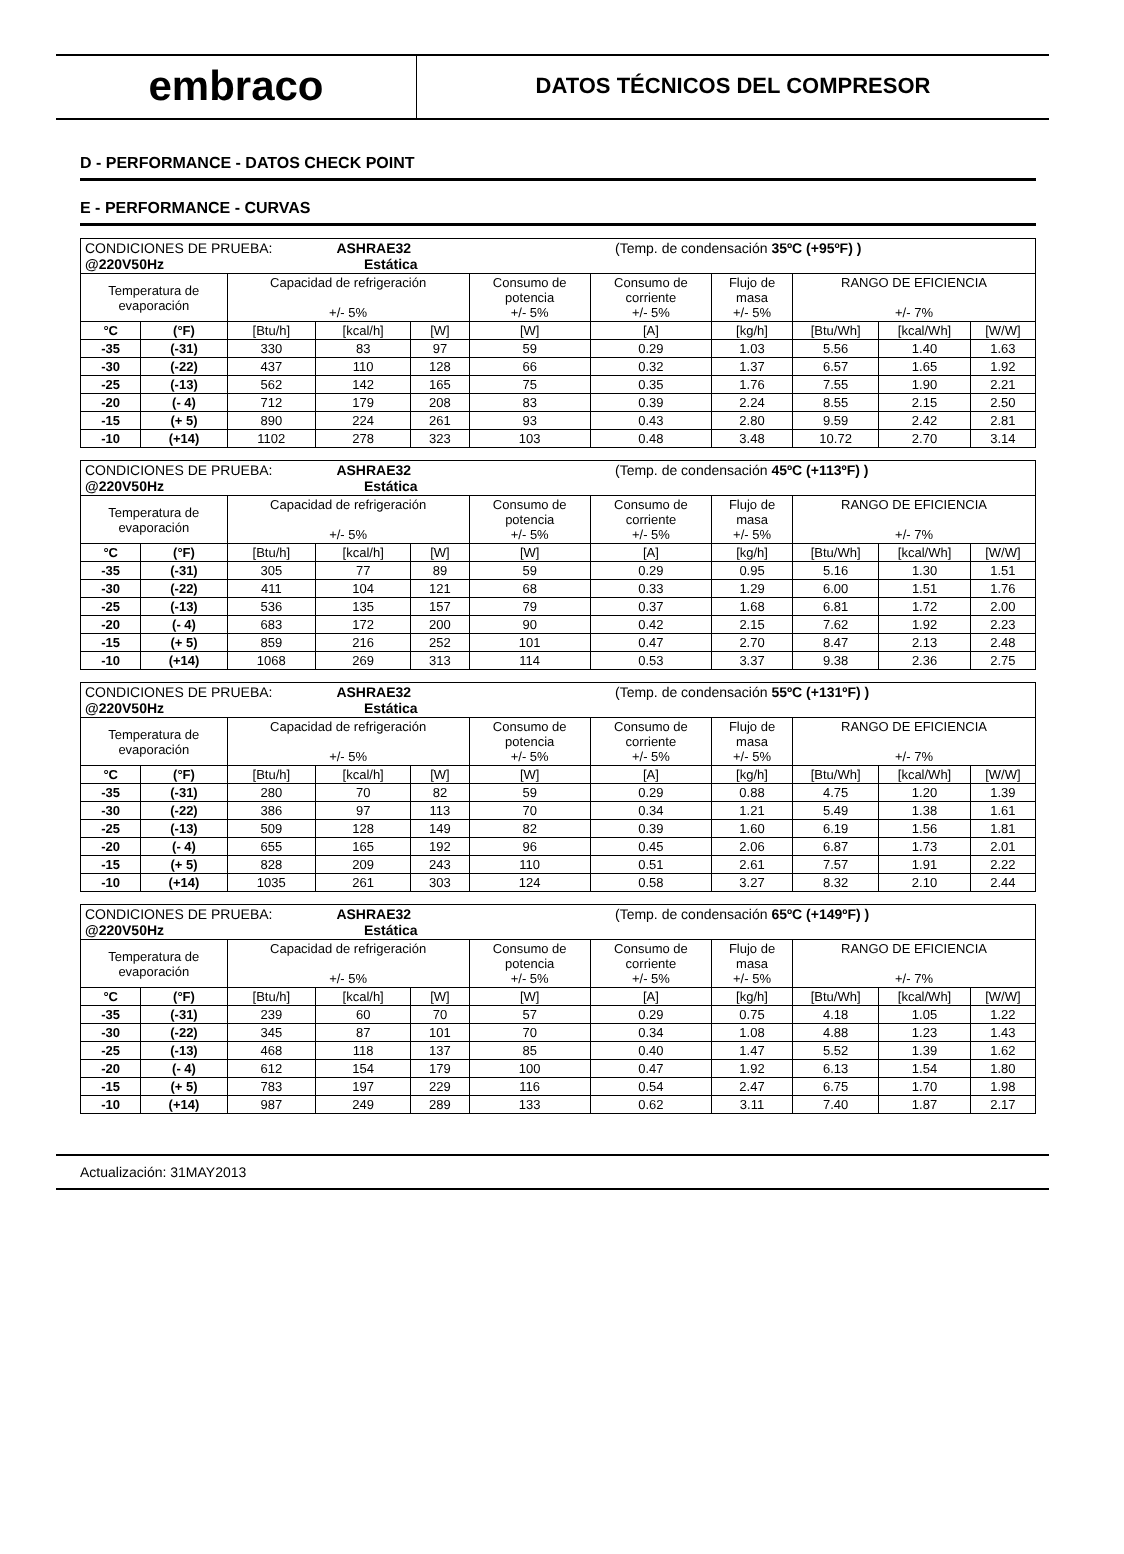embraco
DATOS TÉCNICOS DEL COMPRESOR
D - PERFORMANCE - DATOS CHECK POINT
E - PERFORMANCE - CURVAS
| CONDICIONES DE PRUEBA: ASHRAE32 (Temp. de condensación 35ºC (+95ºF) ) @220V50Hz Estática | | | | | | | | | | |
| Temperatura de evaporación | | Capacidad de refrigeración +/- 5% | | | Consumo de potencia +/- 5% | Consumo de corriente +/- 5% | Flujo de masa +/- 5% | RANGO DE EFICIENCIA +/- 7% | | |
| °C | (°F) | [Btu/h] | [kcal/h] | [W] | [W] | [A] | [kg/h] | [Btu/Wh] | [kcal/Wh] | [W/W] |
| -35 | (-31) | 330 | 83 | 97 | 59 | 0.29 | 1.03 | 5.56 | 1.40 | 1.63 |
| -30 | (-22) | 437 | 110 | 128 | 66 | 0.32 | 1.37 | 6.57 | 1.65 | 1.92 |
| -25 | (-13) | 562 | 142 | 165 | 75 | 0.35 | 1.76 | 7.55 | 1.90 | 2.21 |
| -20 | (- 4) | 712 | 179 | 208 | 83 | 0.39 | 2.24 | 8.55 | 2.15 | 2.50 |
| -15 | (+ 5) | 890 | 224 | 261 | 93 | 0.43 | 2.80 | 9.59 | 2.42 | 2.81 |
| -10 | (+14) | 1102 | 278 | 323 | 103 | 0.48 | 3.48 | 10.72 | 2.70 | 3.14 |
| CONDICIONES DE PRUEBA: ASHRAE32 (Temp. de condensación 45ºC (+113ºF) ) @220V50Hz Estática | | | | | | | | | | |
| Temperatura de evaporación | | Capacidad de refrigeración +/- 5% | | | Consumo de potencia +/- 5% | Consumo de corriente +/- 5% | Flujo de masa +/- 5% | RANGO DE EFICIENCIA +/- 7% | | |
| °C | (°F) | [Btu/h] | [kcal/h] | [W] | [W] | [A] | [kg/h] | [Btu/Wh] | [kcal/Wh] | [W/W] |
| -35 | (-31) | 305 | 77 | 89 | 59 | 0.29 | 0.95 | 5.16 | 1.30 | 1.51 |
| -30 | (-22) | 411 | 104 | 121 | 68 | 0.33 | 1.29 | 6.00 | 1.51 | 1.76 |
| -25 | (-13) | 536 | 135 | 157 | 79 | 0.37 | 1.68 | 6.81 | 1.72 | 2.00 |
| -20 | (- 4) | 683 | 172 | 200 | 90 | 0.42 | 2.15 | 7.62 | 1.92 | 2.23 |
| -15 | (+ 5) | 859 | 216 | 252 | 101 | 0.47 | 2.70 | 8.47 | 2.13 | 2.48 |
| -10 | (+14) | 1068 | 269 | 313 | 114 | 0.53 | 3.37 | 9.38 | 2.36 | 2.75 |
| CONDICIONES DE PRUEBA: ASHRAE32 (Temp. de condensación 55ºC (+131ºF) ) @220V50Hz Estática | | | | | | | | | | |
| Temperatura de evaporación | | Capacidad de refrigeración +/- 5% | | | Consumo de potencia +/- 5% | Consumo de corriente +/- 5% | Flujo de masa +/- 5% | RANGO DE EFICIENCIA +/- 7% | | |
| °C | (°F) | [Btu/h] | [kcal/h] | [W] | [W] | [A] | [kg/h] | [Btu/Wh] | [kcal/Wh] | [W/W] |
| -35 | (-31) | 280 | 70 | 82 | 59 | 0.29 | 0.88 | 4.75 | 1.20 | 1.39 |
| -30 | (-22) | 386 | 97 | 113 | 70 | 0.34 | 1.21 | 5.49 | 1.38 | 1.61 |
| -25 | (-13) | 509 | 128 | 149 | 82 | 0.39 | 1.60 | 6.19 | 1.56 | 1.81 |
| -20 | (- 4) | 655 | 165 | 192 | 96 | 0.45 | 2.06 | 6.87 | 1.73 | 2.01 |
| -15 | (+ 5) | 828 | 209 | 243 | 110 | 0.51 | 2.61 | 7.57 | 1.91 | 2.22 |
| -10 | (+14) | 1035 | 261 | 303 | 124 | 0.58 | 3.27 | 8.32 | 2.10 | 2.44 |
| CONDICIONES DE PRUEBA: ASHRAE32 (Temp. de condensación 65ºC (+149ºF) ) @220V50Hz Estática | | | | | | | | | | |
| Temperatura de evaporación | | Capacidad de refrigeración +/- 5% | | | Consumo de potencia +/- 5% | Consumo de corriente +/- 5% | Flujo de masa +/- 5% | RANGO DE EFICIENCIA +/- 7% | | |
| °C | (°F) | [Btu/h] | [kcal/h] | [W] | [W] | [A] | [kg/h] | [Btu/Wh] | [kcal/Wh] | [W/W] |
| -35 | (-31) | 239 | 60 | 70 | 57 | 0.29 | 0.75 | 4.18 | 1.05 | 1.22 |
| -30 | (-22) | 345 | 87 | 101 | 70 | 0.34 | 1.08 | 4.88 | 1.23 | 1.43 |
| -25 | (-13) | 468 | 118 | 137 | 85 | 0.40 | 1.47 | 5.52 | 1.39 | 1.62 |
| -20 | (- 4) | 612 | 154 | 179 | 100 | 0.47 | 1.92 | 6.13 | 1.54 | 1.80 |
| -15 | (+ 5) | 783 | 197 | 229 | 116 | 0.54 | 2.47 | 6.75 | 1.70 | 1.98 |
| -10 | (+14) | 987 | 249 | 289 | 133 | 0.62 | 3.11 | 7.40 | 1.87 | 2.17 |
Actualización: 31MAY2013